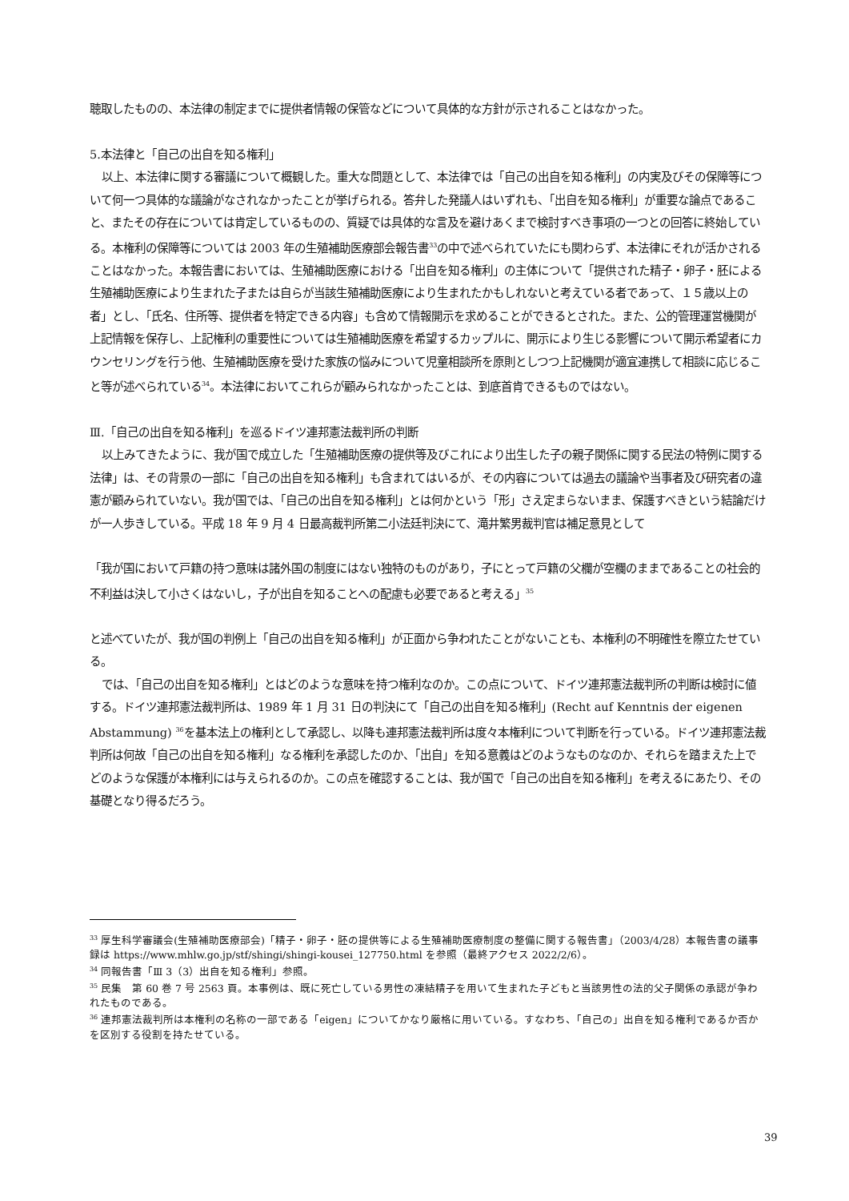聴取したものの、本法律の制定までに提供者情報の保管などについて具体的な方針が示されることはなかった。
5.本法律と「自己の出自を知る権利」
以上、本法律に関する審議について概観した。重大な問題として、本法律では「自己の出自を知る権利」の内実及びその保障等について何一つ具体的な議論がなされなかったことが挙げられる。答弁した発議人はいずれも、「出自を知る権利」が重要な論点であること、またその存在については肯定しているものの、質疑では具体的な言及を避けあくまで検討すべき事項の一つとの回答に終始している。本権利の保障等については 2003 年の生殖補助医療部会報告書<sup>33</sup>の中で述べられていたにも関わらず、本法律にそれが活かされることはなかった。本報告書においては、生殖補助医療における「出自を知る権利」の主体について「提供された精子・卵子・胚による生殖補助医療により生まれた子または自らが当該生殖補助医療により生まれたかもしれないと考えている者であって、１５歳以上の者」とし、「氏名、住所等、提供者を特定できる内容」も含めて情報開示を求めることができるとされた。また、公的管理運営機関が上記情報を保存し、上記権利の重要性については生殖補助医療を希望するカップルに、開示により生じる影響について開示希望者にカウンセリングを行う他、生殖補助医療を受けた家族の悩みについて児童相談所を原則としつつ上記機関が適宜連携して相談に応じること等が述べられている<sup>34</sup>。本法律においてこれらが顧みられなかったことは、到底首肯できるものではない。
Ⅲ.「自己の出自を知る権利」を巡るドイツ連邦憲法裁判所の判断
以上みてきたように、我が国で成立した「生殖補助医療の提供等及びこれにより出生した子の親子関係に関する民法の特例に関する法律」は、その背景の一部に「自己の出自を知る権利」も含まれてはいるが、その内容については過去の議論や当事者及び研究者の違憲が顧みられていない。我が国では、「自己の出自を知る権利」とは何かという「形」さえ定まらないまま、保護すべきという結論だけが一人歩きしている。平成 18 年 9 月 4 日最高裁判所第二小法廷判決にて、滝井繁男裁判官は補足意見として
「我が国において戸籍の持つ意味は諸外国の制度にはない独特のものがあり，子にとって戸籍の父欄が空欄のままであることの社会的不利益は決して小さくはないし，子が出自を知ることへの配慮も必要であると考える」<sup>35</sup>
と述べていたが、我が国の判例上「自己の出自を知る権利」が正面から争われたことがないことも、本権利の不明確性を際立たせている。
では、「自己の出自を知る権利」とはどのような意味を持つ権利なのか。この点について、ドイツ連邦憲法裁判所の判断は検討に値する。ドイツ連邦憲法裁判所は、1989 年 1 月 31 日の判決にて「自己の出自を知る権利」(Recht auf Kenntnis der eigenen Abstammung) <sup>36</sup>を基本法上の権利として承認し、以降も連邦憲法裁判所は度々本権利について判断を行っている。ドイツ連邦憲法裁判所は何故「自己の出自を知る権利」なる権利を承認したのか、「出自」を知る意義はどのようなものなのか、それらを踏まえた上でどのような保護が本権利には与えられるのか。この点を確認することは、我が国で「自己の出自を知る権利」を考えるにあたり、その基礎となり得るだろう。
<sup>33</sup> 厚生科学審議会(生殖補助医療部会)「精子・卵子・胚の提供等による生殖補助医療制度の整備に関する報告書」（2003/4/28）本報告書の議事録は https://www.mhlw.go.jp/stf/shingi/shingi-kousei_127750.html を参照（最終アクセス 2022/2/6）。
<sup>34</sup> 同報告書「Ⅲ 3（3）出自を知る権利」参照。
<sup>35</sup> 民集　第 60 巻 7 号 2563 頁。本事例は、既に死亡している男性の凍結精子を用いて生まれた子どもと当該男性の法的父子関係の承認が争われたものである。
<sup>36</sup> 連邦憲法裁判所は本権利の名称の一部である「eigen」についてかなり厳格に用いている。すなわち、「自己の」出自を知る権利であるか否かを区別する役割を持たせている。
39